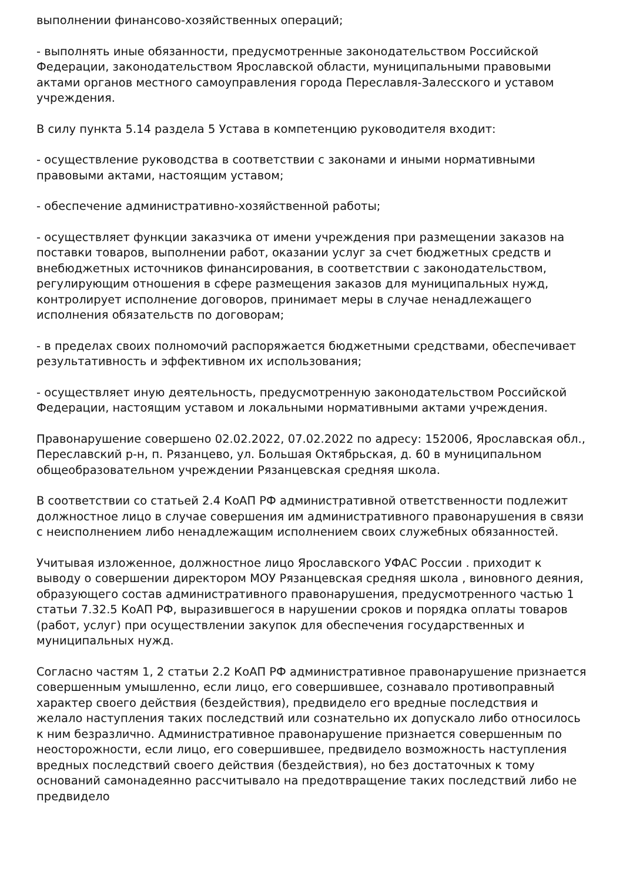выполнении финансово-хозяйственных операций;
- выполнять иные обязанности, предусмотренные законодательством Российской Федерации, законодательством Ярославской области, муниципальными правовыми актами органов местного самоуправления города Переславля-Залесского и уставом учреждения.
В силу пункта 5.14 раздела 5 Устава в компетенцию руководителя входит:
- осуществление руководства в соответствии с законами и иными нормативными правовыми актами, настоящим уставом;
- обеспечение административно-хозяйственной работы;
- осуществляет функции заказчика от имени учреждения при размещении заказов на поставки товаров, выполнении работ, оказании услуг за счет бюджетных средств и внебюджетных источников финансирования, в соответствии с законодательством, регулирующим отношения в сфере размещения заказов для муниципальных нужд, контролирует исполнение договоров, принимает меры в случае ненадлежащего исполнения обязательств по договорам;
- в пределах своих полномочий распоряжается бюджетными средствами, обеспечивает результативность и эффективном их использования;
- осуществляет иную деятельность, предусмотренную законодательством Российской Федерации, настоящим уставом и локальными нормативными актами учреждения.
Правонарушение совершено 02.02.2022, 07.02.2022 по адресу: 152006, Ярославская обл., Переславский р-н, п. Рязанцево, ул. Большая Октябрьская, д. 60 в муниципальном общеобразовательном учреждении Рязанцевская средняя школа.
В соответствии со статьей 2.4 КоАП РФ административной ответственности подлежит должностное лицо в случае совершения им административного правонарушения в связи с неисполнением либо ненадлежащим исполнением своих служебных обязанностей.
Учитывая изложенное, должностное лицо Ярославского УФАС России . приходит к выводу о совершении директором МОУ Рязанцевская средняя школа , виновного деяния, образующего состав административного правонарушения, предусмотренного частью 1 статьи 7.32.5 КоАП РФ, выразившегося в нарушении сроков и порядка оплаты товаров (работ, услуг) при осуществлении закупок для обеспечения государственных и муниципальных нужд.
Согласно частям 1, 2 статьи 2.2 КоАП РФ административное правонарушение признается совершенным умышленно, если лицо, его совершившее, сознавало противоправный характер своего действия (бездействия), предвидело его вредные последствия и желало наступления таких последствий или сознательно их допускало либо относилось к ним безразлично. Административное правонарушение признается совершенным по неосторожности, если лицо, его совершившее, предвидело возможность наступления вредных последствий своего действия (бездействия), но без достаточных к тому оснований самонадеянно рассчитывало на предотвращение таких последствий либо не предвидело